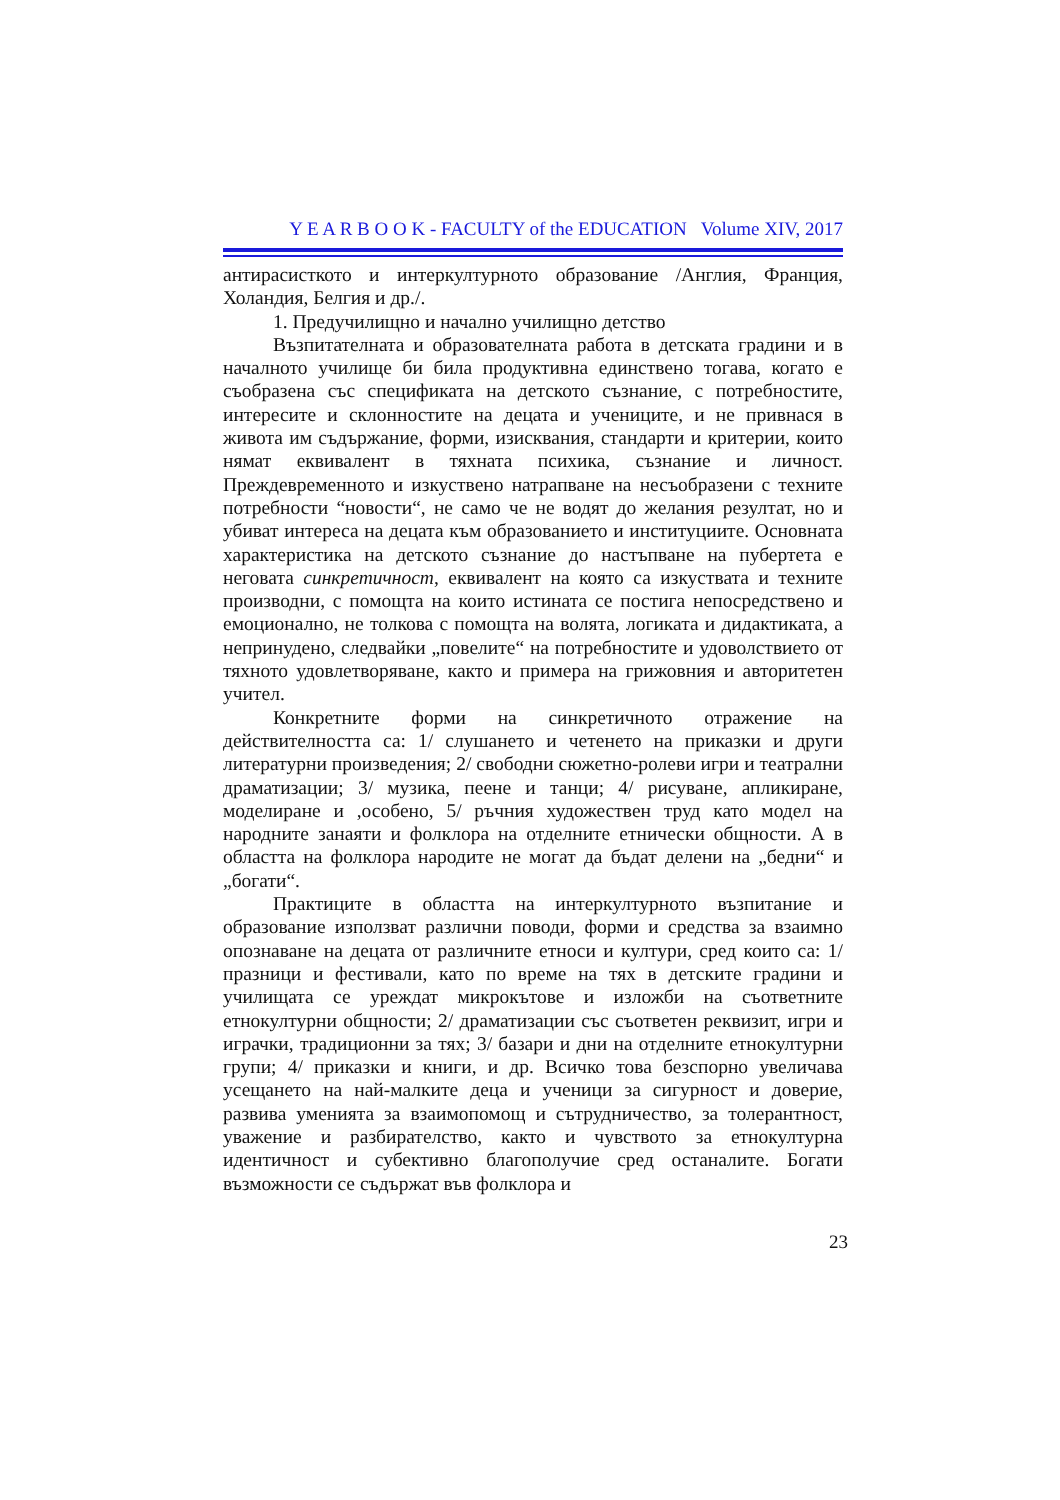Y E A R B O O K - FACULTY of the EDUCATION Volume XIV, 2017
антирасисткото и интеркултурното образование /Англия, Франция, Холандия, Белгия и др./.
1. Предучилищно и начално училищно детство
Възпитателната и образователната работа в детската градини и в началното училище би била продуктивна единствено тогава, когато е съобразена със спецификата на детското съзнание, с потребностите, интересите и склонностите на децата и учениците, и не привнася в живота им съдържание, форми, изисквания, стандарти и критерии, които нямат еквивалент в тяхната психика, съзнание и личност. Преждевременното и изкуствено натрапване на несъобразени с техните потребности “новости“, не само че не водят до желания резултат, но и убиват интереса на децата към образованието и институциите. Основната характеристика на детското съзнание до настъпване на пубертета е неговата синкретичност, еквивалент на която са изкуствата и техните производни, с помощта на които истината се постига непосредствено и емоционално, не толкова с помощта на волята, логиката и дидактиката, а непринудено, следвайки „повелите“ на потребностите и удоволствието от тяхното удовлетворяване, както и примера на грижовния и авторитетен учител.
Конкретните форми на синкретичното отражение на действителността са: 1/ слушането и четенето на приказки и други литературни произведения; 2/ свободни сюжетно-ролеви игри и театрални драматизации; 3/ музика, пеене и танци; 4/ рисуване, апликиране, моделиране и ,особено, 5/ ръчния художествен труд като модел на народните занаяти и фолклора на отделните етнически общности. А в областта на фолклора народите не могат да бъдат делени на „бедни“ и „богати“.
Практиците в областта на интеркултурното възпитание и образование използват различни поводи, форми и средства за взаимно опознаване на децата от различните етноси и култури, сред които са: 1/ празници и фестивали, като по време на тях в детските градини и училищата се уреждат микрокътове и изложби на съответните етнокултурни общности; 2/ драматизации със съответен реквизит, игри и играчки, традиционни за тях; 3/ базари и дни на отделните етнокултурни групи; 4/ приказки и книги, и др. Всичко това безспорно увеличава усещането на най-малките деца и ученици за сигурност и доверие, развива уменията за взаимопомощ и сътрудничество, за толерантност, уважение и разбирателство, както и чувството за етнокултурна идентичност и субективно благополучие сред останалите. Богати възможности се съдържат във фолклора и
23